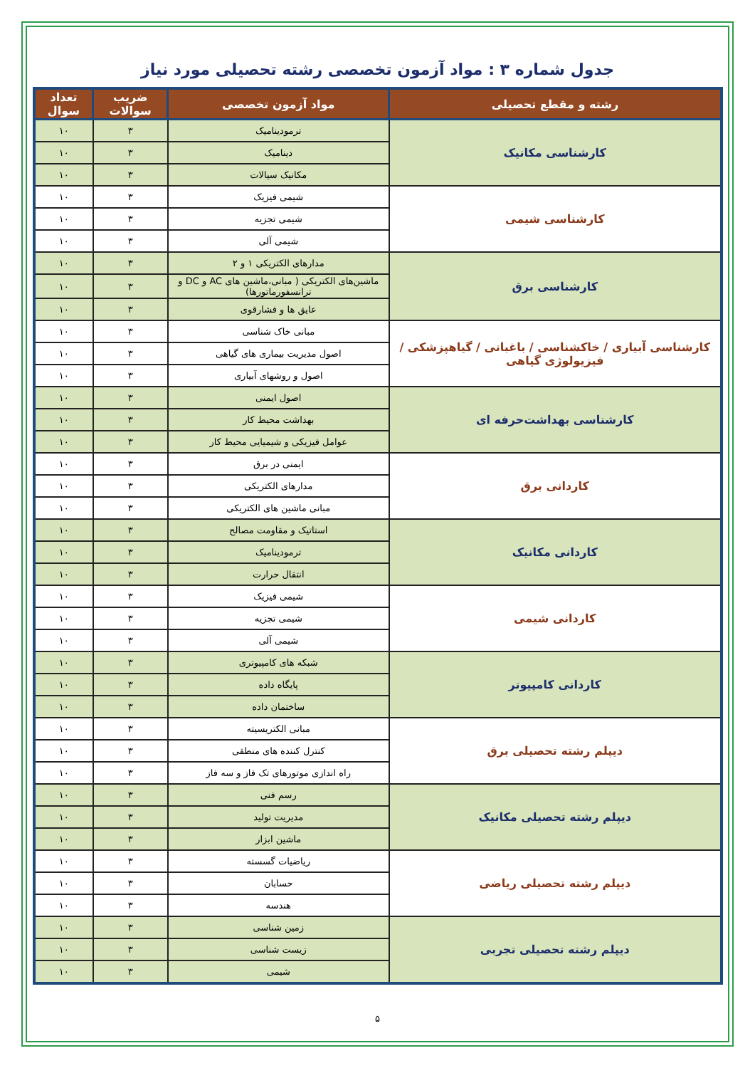جدول شماره ۳ : مواد آزمون تخصصی رشته تحصیلی مورد نیاز
| رشته و مقطع تحصیلی | مواد آزمون تخصصی | ضریب سوالات | تعداد سوال |
| --- | --- | --- | --- |
| کارشناسی مکانیک | ترمودینامیک | ۳ | ۱۰ |
| | دینامیک | ۳ | ۱۰ |
| | مکانیک سیالات | ۳ | ۱۰ |
| کارشناسی شیمی | شیمی فیزیک | ۳ | ۱۰ |
| | شیمی تجزیه | ۳ | ۱۰ |
| | شیمی آلی | ۳ | ۱۰ |
| کارشناسی برق | مدارهای الکتریکی ۱ و ۲ | ۳ | ۱۰ |
| | ماشین‌های الکتریکی ( مبانی،ماشین های AC و DC و ترانسفورماتورها) | ۳ | ۱۰ |
| | عایق ها و فشارقوی | ۳ | ۱۰ |
| کارشناسی آبیاری / خاکشناسی / باغبانی / گیاهپزشکی / فیزیولوژی گیاهی | مبانی خاک شناسی | ۳ | ۱۰ |
| | اصول مدیریت بیماری های گیاهی | ۳ | ۱۰ |
| | اصول و روشهای آبیاری | ۳ | ۱۰ |
| کارشناسی بهداشت‌حرفه ای | اصول ایمنی | ۳ | ۱۰ |
| | بهداشت محیط کار | ۳ | ۱۰ |
| | عوامل فیزیکی و شیمیایی محیط کار | ۳ | ۱۰ |
| کاردانی برق | ایمنی در برق | ۳ | ۱۰ |
| | مدارهای الکتریکی | ۳ | ۱۰ |
| | مبانی ماشین های الکتریکی | ۳ | ۱۰ |
| کاردانی مکانیک | استاتیک و مقاومت مصالح | ۳ | ۱۰ |
| | ترمودینامیک | ۳ | ۱۰ |
| | انتقال حرارت | ۳ | ۱۰ |
| کاردانی شیمی | شیمی فیزیک | ۳ | ۱۰ |
| | شیمی تجزیه | ۳ | ۱۰ |
| | شیمی آلی | ۳ | ۱۰ |
| کاردانی کامپیوتر | شبکه های کامپیوتری | ۳ | ۱۰ |
| | پایگاه داده | ۳ | ۱۰ |
| | ساختمان داده | ۳ | ۱۰ |
| دیپلم رشته تحصیلی برق | مبانی الکتریسیته | ۳ | ۱۰ |
| | کنترل کننده های منطقی | ۳ | ۱۰ |
| | راه اندازی موتورهای تک فاز و سه فاز | ۳ | ۱۰ |
| دیپلم رشته تحصیلی مکانیک | رسم فنی | ۳ | ۱۰ |
| | مدیریت تولید | ۳ | ۱۰ |
| | ماشین ابزار | ۳ | ۱۰ |
| دیپلم رشته تحصیلی ریاضی | ریاضیات گسسته | ۳ | ۱۰ |
| | حسابان | ۳ | ۱۰ |
| | هندسه | ۳ | ۱۰ |
| دیپلم رشته تحصیلی تجربی | زمین شناسی | ۳ | ۱۰ |
| | زیست شناسی | ۳ | ۱۰ |
| | شیمی | ۳ | ۱۰ |
۵